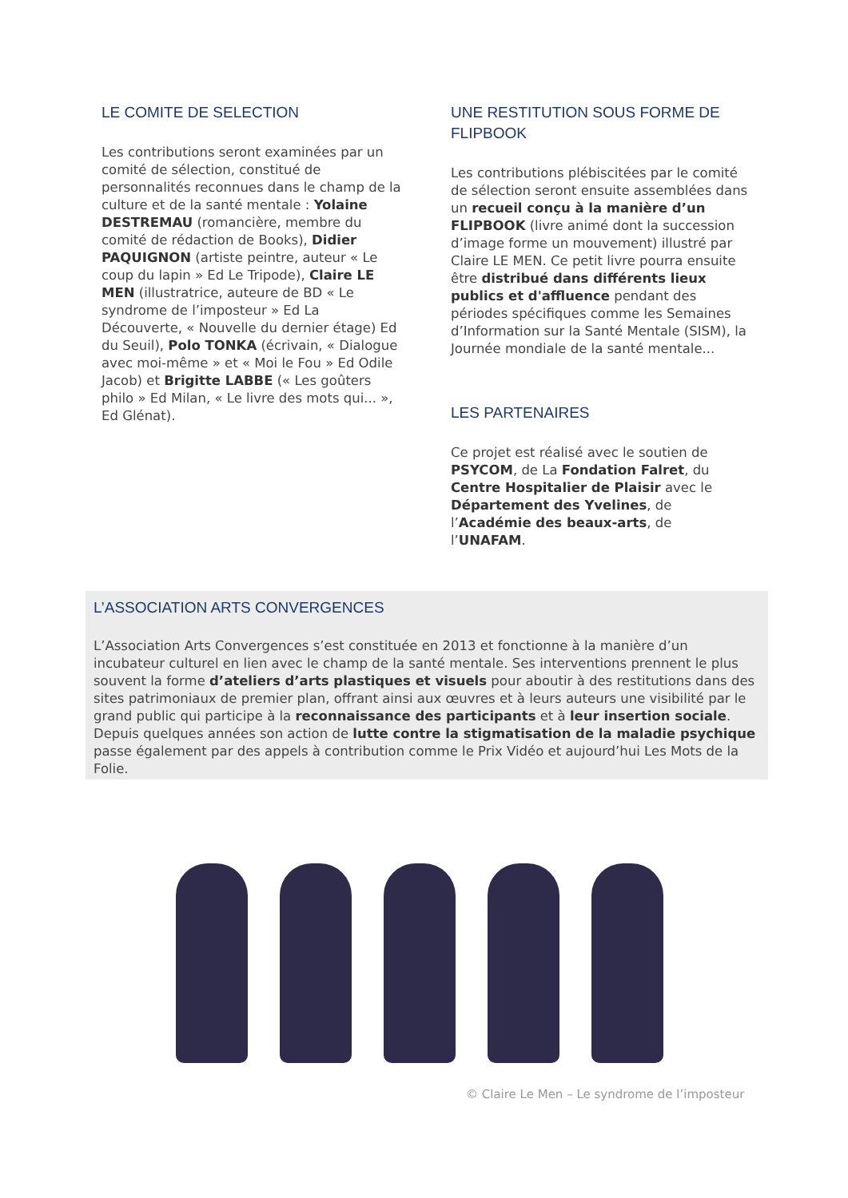LE COMITE DE SELECTION
Les contributions seront examinées par un comité de sélection, constitué de personnalités reconnues dans le champ de la culture et de la santé mentale : Yolaine DESTREMAU (romancière, membre du comité de rédaction de Books), Didier PAQUIGNON (artiste peintre, auteur « Le coup du lapin » Ed Le Tripode), Claire LE MEN (illustratrice, auteure de BD « Le syndrome de l’imposteur » Ed La Découverte, « Nouvelle du dernier étage) Ed du Seuil), Polo TONKA (écrivain, « Dialogue avec moi-même » et « Moi le Fou » Ed Odile Jacob) et Brigitte LABBE (« Les goûters philo » Ed Milan, « Le livre des mots qui... », Ed Glénat).
UNE RESTITUTION SOUS FORME DE FLIPBOOK
Les contributions plébiscitées par le comité de sélection seront ensuite assemblées dans un recueil conçu à la manière d’un FLIPBOOK (livre animé dont la succession d’image forme un mouvement) illustré par Claire LE MEN. Ce petit livre pourra ensuite être distribué dans différents lieux publics et d'affluence pendant des périodes spécifiques comme les Semaines d’Information sur la Santé Mentale (SISM), la Journée mondiale de la santé mentale...
LES PARTENAIRES
Ce projet est réalisé avec le soutien de PSYCOM, de La Fondation Falret, du Centre Hospitalier de Plaisir avec le Département des Yvelines, de l’Académie des beaux-arts, de l’UNAFAM.
L’ASSOCIATION ARTS CONVERGENCES
L’Association Arts Convergences s’est constituée en 2013 et fonctionne à la manière d’un incubateur culturel en lien avec le champ de la santé mentale. Ses interventions prennent le plus souvent la forme d’ateliers d’arts plastiques et visuels pour aboutir à des restitutions dans des sites patrimoniaux de premier plan, offrant ainsi aux œuvres et à leurs auteurs une visibilité par le grand public qui participe à la reconnaissance des participants et à leur insertion sociale. Depuis quelques années son action de lutte contre la stigmatisation de la maladie psychique passe également par des appels à contribution comme le Prix Vidéo et aujourd’hui Les Mots de la Folie.
© Claire Le Men – Le syndrome de l’imposteur